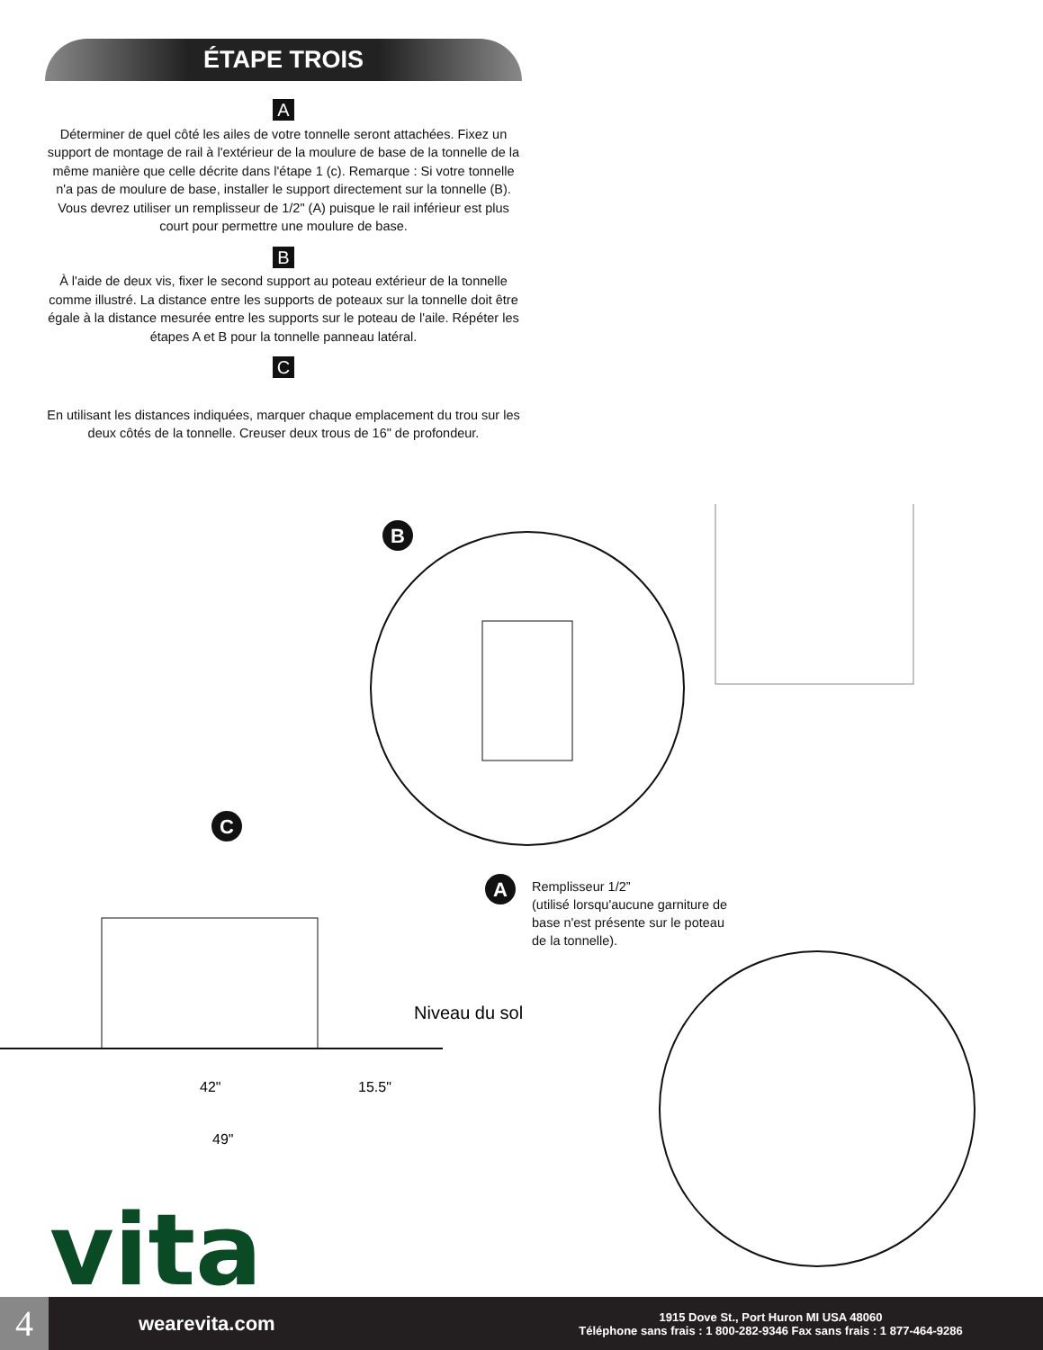ÉTAPE TROIS
A
Déterminer de quel côté les ailes de votre tonnelle seront attachées. Fixez un support de montage de rail à l'extérieur de la moulure de base de la tonnelle de la même manière que celle décrite dans l'étape 1 (c). Remarque : Si votre tonnelle n'a pas de moulure de base, installer le support directement sur la tonnelle (B). Vous devrez utiliser un remplisseur de 1/2" (A) puisque le rail inférieur est plus court pour permettre une moulure de base.
B
À l'aide de deux vis, fixer le second support au poteau extérieur de la tonnelle comme illustré. La distance entre les supports de poteaux sur la tonnelle doit être égale à la distance mesurée entre les supports sur le poteau de l'aile. Répéter les étapes A et B pour la tonnelle panneau latéral.
C
En utilisant les distances indiquées, marquer chaque emplacement du trou sur les deux côtés de la tonnelle. Creuser deux trous de 16" de profondeur.
B
C
Niveau du sol
42"
15.5"
49"
A
Remplisseur 1/2”
(utilisé lorsqu'aucune garniture de
base n'est présente sur le poteau
de la tonnelle).
vita
4
wearevita.com
1915 Dove St., Port Huron MI USA 48060
Téléphone sans frais : 1 800-282-9346 Fax sans frais : 1 877-464-9286